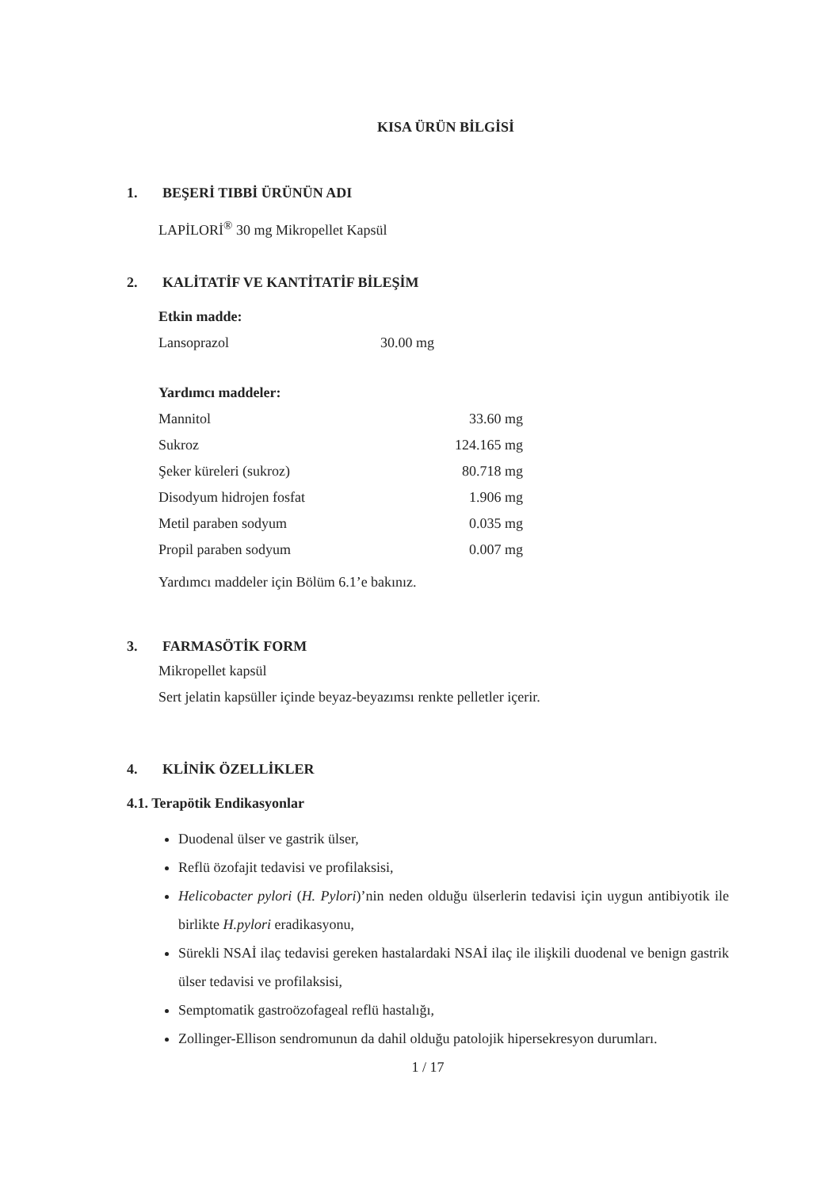KISA ÜRÜN BİLGİSİ
1. BEŞERİ TIBBİ ÜRÜNÜN ADI
LAPİLORİ<sup>®</sup> 30 mg Mikropellet Kapsül
2. KALİTATİF VE KANTİTATİF BİLEŞİM
| Etkin madde: | |
| --- | --- |
| Lansoprazol | 30.00 mg |
| Yardımcı maddeler: | |
| Mannitol | 33.60 mg |
| Sukroz | 124.165 mg |
| Şeker küreleri (sukroz) | 80.718 mg |
| Disodyum hidrojen fosfat | 1.906 mg |
| Metil paraben sodyum | 0.035 mg |
| Propil paraben sodyum | 0.007 mg |
Yardımcı maddeler için Bölüm 6.1’e bakınız.
3. FARMASÖTİK FORM
Mikropellet kapsül
Sert jelatin kapsüller içinde beyaz-beyazımsı renkte pelletler içerir.
4. KLİNİK ÖZELLİKLER
4.1. Terapötik Endikasyonlar
Duodenal ülser ve gastrik ülser,
Reflü özofajit tedavisi ve profilaksisi,
Helicobacter pylori (H. Pylori)’nin neden olduğu ülserlerin tedavisi için uygun antibiyotik ile birlikte H.pylori eradikasyonu,
Sürekli NSAİ ilaç tedavisi gereken hastalardaki NSAİ ilaç ile ilişkili duodenal ve benign gastrik ülser tedavisi ve profilaksisi,
Semptomatik gastroözofageal reflü hastalığı,
Zollinger-Ellison sendromunun da dahil olduğu patolojik hipersekresyon durumları.
1 / 17